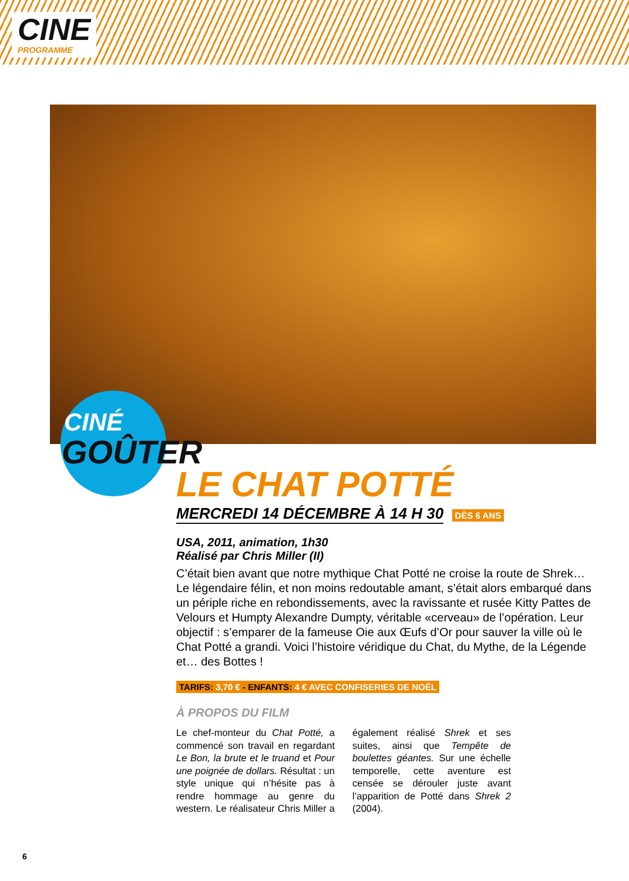CINE
PROGRAMME
CINÉ
GOÛTER
LE CHAT POTTÉ
MERCREDI 14 DÉCEMBRE À 14 H 30 DÈS 6 ANS
USA, 2011, animation, 1h30
Réalisé par Chris Miller (II)
C’était bien avant que notre mythique Chat Potté ne croise la route de Shrek… Le légendaire félin, et non moins redoutable amant, s’était alors embarqué dans un périple riche en rebondissements, avec la ravissante et rusée Kitty Pattes de Velours et Humpty Alexandre Dumpty, véritable «cerveau» de l’opération. Leur objectif : s’emparer de la fameuse Oie aux Œufs d’Or pour sauver la ville où le Chat Potté a grandi. Voici l’histoire véridique du Chat, du Mythe, de la Légende et… des Bottes !
TARIFS: 3,70 € - ENFANTS: 4 € AVEC CONFISERIES DE NOËL
À PROPOS DU FILM
Le chef-monteur du Chat Potté, a commencé son travail en regardant Le Bon, la brute et le truand et Pour une poignée de dollars. Résultat : un style unique qui n’hésite pas à rendre hommage au genre du western. Le réalisateur Chris Miller a également réalisé Shrek et ses suites, ainsi que Tempête de boulettes géantes. Sur une échelle temporelle, cette aventure est censée se dérouler juste avant l’apparition de Potté dans Shrek 2 (2004).
6